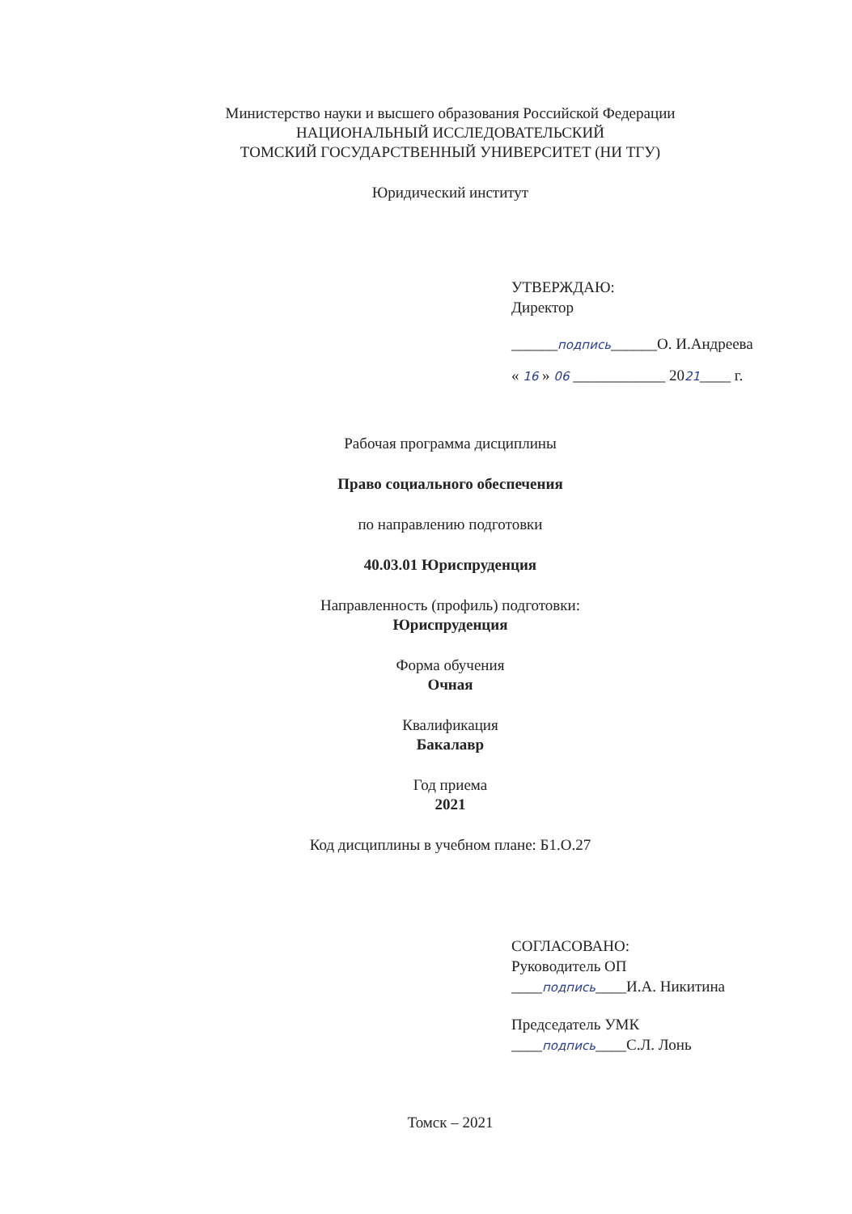Министерство науки и высшего образования Российской Федерации
НАЦИОНАЛЬНЫЙ ИССЛЕДОВАТЕЛЬСКИЙ
ТОМСКИЙ ГОСУДАРСТВЕННЫЙ УНИВЕРСИТЕТ (НИ ТГУ)
Юридический институт
УТВЕРЖДАЮ:
Директор
______подпись______О. И.Андреева
« 16 » 06 ____________ 2021____ г.
Рабочая программа дисциплины
Право социального обеспечения
по направлению подготовки
40.03.01 Юриспруденция
Направленность (профиль) подготовки:
Юриспруденция
Форма обучения
Очная
Квалификация
Бакалавр
Год приема
2021
Код дисциплины в учебном плане: Б1.О.27
СОГЛАСОВАНО:
Руководитель ОП
____подпись____И.А. Никитина
Председатель УМК
____подпись____С.Л. Лонь
Томск – 2021